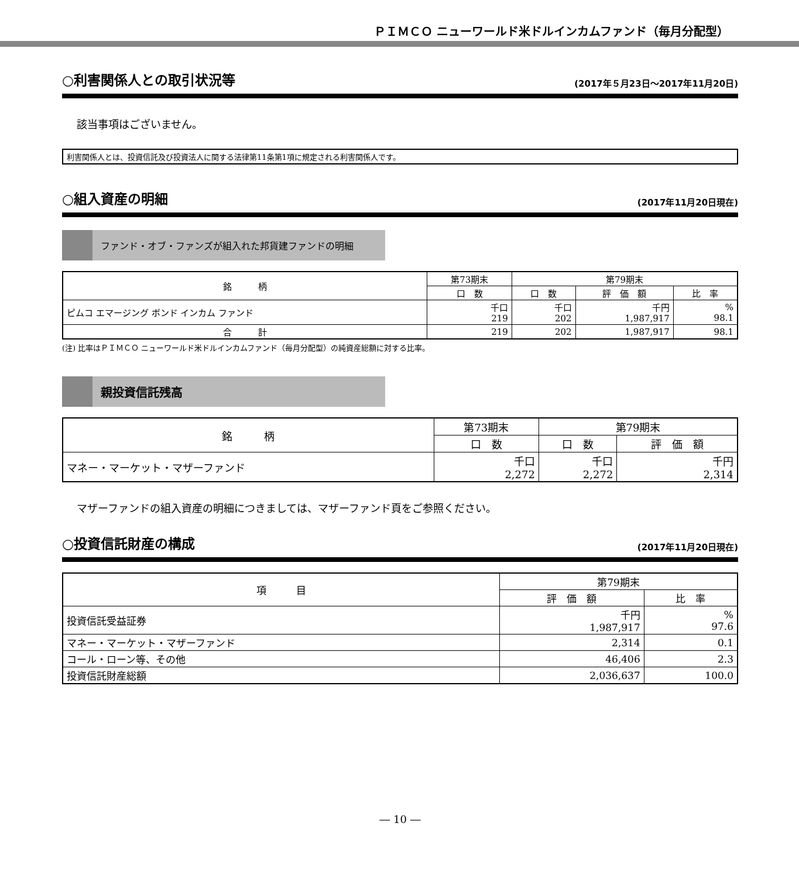ＰＩＭＣＯ ニューワールド米ドルインカムファンド（毎月分配型）
○利害関係人との取引状況等 (2017年５月23日～2017年11月20日)
該当事項はございません。
利害関係人とは、投資信託及び投資法人に関する法律第11条第1項に規定される利害関係人です。
○組入資産の明細 (2017年11月20日現在)
ファンド・オブ・ファンズが組入れた邦貨建ファンドの明細
| 銘 柄 | 第73期末 | 第79期末 | | |
| --- | --- | --- | --- | --- |
| | 口 数 | 口 数 | 評 価 額 | 比 率 |
| ピムコ エマージング ボンド インカム ファンド | 千口 219 | 千口 202 | 千円 1,987,917 | % 98.1 |
| 合 計 | 219 | 202 | 1,987,917 | 98.1 |
(注) 比率はＰＩＭＣＯ ニューワールド米ドルインカムファンド（毎月分配型）の純資産総額に対する比率。
親投資信託残高
| 銘 柄 | 第73期末 | 第79期末 | |
| --- | --- | --- | --- |
| | 口 数 | 口 数 | 評 価 額 |
| マネー・マーケット・マザーファンド | 千口 2,272 | 千口 2,272 | 千円 2,314 |
マザーファンドの組入資産の明細につきましては、マザーファンド頁をご参照ください。
○投資信託財産の構成 (2017年11月20日現在)
| 項 目 | 第79期末 | |
| --- | --- | --- |
| | 評 価 額 | 比 率 |
| 投資信託受益証券 | 千円 1,987,917 | % 97.6 |
| マネー・マーケット・マザーファンド | 2,314 | 0.1 |
| コール・ローン等、その他 | 46,406 | 2.3 |
| 投資信託財産総額 | 2,036,637 | 100.0 |
― 10 ―